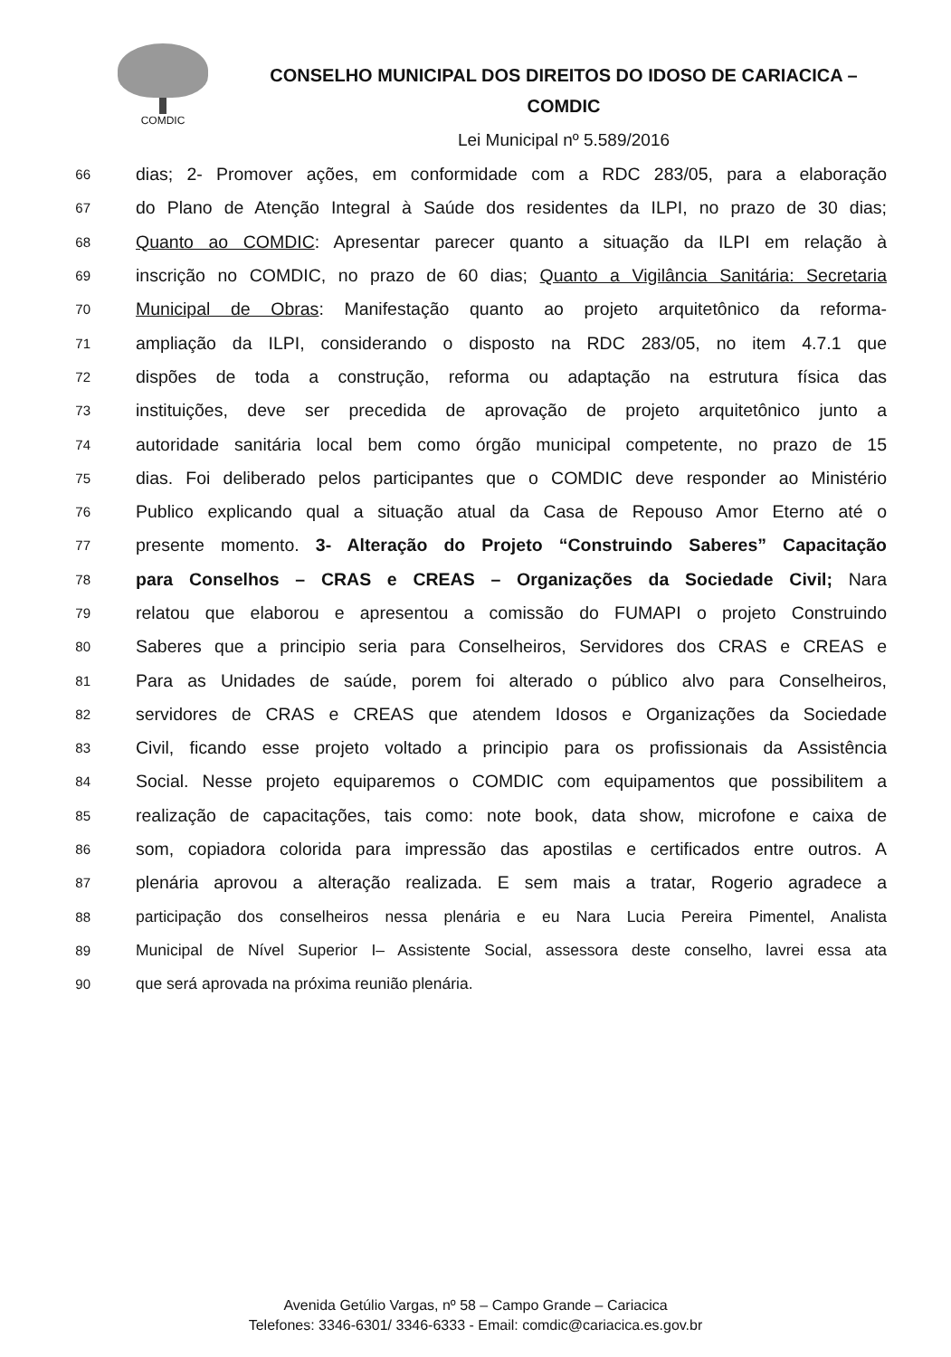COMDIC
CONSELHO MUNICIPAL DOS DIREITOS DO IDOSO DE CARIACICA –
COMDIC
Lei Municipal nº 5.589/2016
66 dias; 2- Promover ações, em conformidade com a RDC 283/05, para a elaboração
67 do Plano de Atenção Integral à Saúde dos residentes da ILPI, no prazo de 30 dias;
68 Quanto ao COMDIC: Apresentar parecer quanto a situação da ILPI em relação à
69 inscrição no COMDIC, no prazo de 60 dias; Quanto a Vigilância Sanitária: Secretaria
70 Municipal de Obras: Manifestação quanto ao projeto arquitetônico da reforma-
71 ampliação da ILPI, considerando o disposto na RDC 283/05, no item 4.7.1 que
72 dispões de toda a construção, reforma ou adaptação na estrutura física das
73 instituições, deve ser precedida de aprovação de projeto arquitetônico junto a
74 autoridade sanitária local bem como órgão municipal competente, no prazo de 15
75 dias. Foi deliberado pelos participantes que o COMDIC deve responder ao Ministério
76 Publico explicando qual a situação atual da Casa de Repouso Amor Eterno até o
77 presente momento. 3- Alteração do Projeto “Construindo Saberes” Capacitação
78 para Conselhos – CRAS e CREAS – Organizações da Sociedade Civil; Nara
79 relatou que elaborou e apresentou a comissão do FUMAPI o projeto Construindo
80 Saberes que a principio seria para Conselheiros, Servidores dos CRAS e CREAS e
81 Para as Unidades de saúde, porem foi alterado o público alvo para Conselheiros,
82 servidores de CRAS e CREAS que atendem Idosos e Organizações da Sociedade
83 Civil, ficando esse projeto voltado a principio para os profissionais da Assistência
84 Social. Nesse projeto equiparemos o COMDIC com equipamentos que possibilitem a
85 realização de capacitações, tais como: note book, data show, microfone e caixa de
86 som, copiadora colorida para impressão das apostilas e certificados entre outros. A
87 plenária aprovou a alteração realizada. E sem mais a tratar, Rogerio agradece a
88 participação dos conselheiros nessa plenária e eu Nara Lucia Pereira Pimentel, Analista
89 Municipal de Nível Superior I– Assistente Social, assessora deste conselho, lavrei essa ata
90 que será aprovada na próxima reunião plenária.
Avenida Getúlio Vargas, nº 58 – Campo Grande – Cariacica
Telefones: 3346-6301/ 3346-6333 - Email: comdic@cariacica.es.gov.br